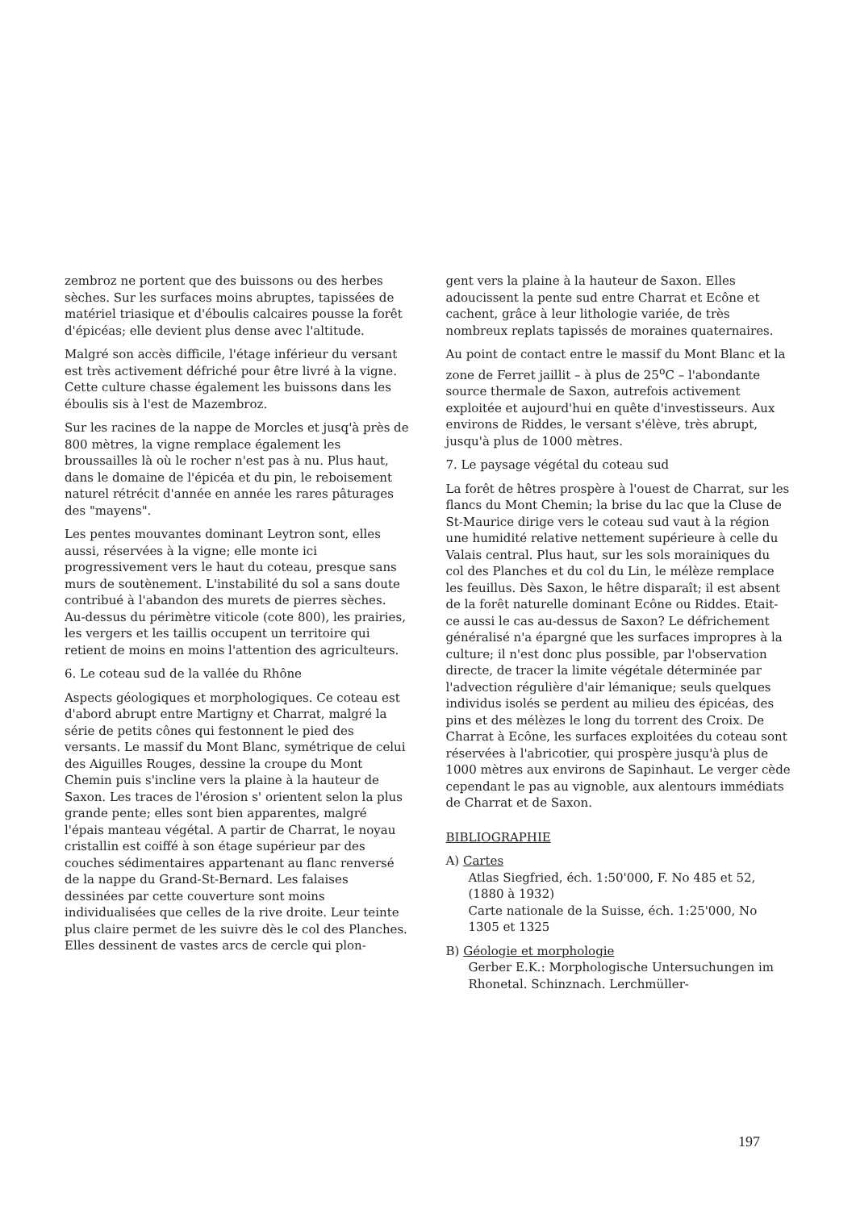zembroz ne portent que des buissons ou des herbes sèches. Sur les surfaces moins abruptes, tapissées de matériel triasique et d'éboulis calcaires pousse la forêt d'épicéas; elle devient plus dense avec l'altitude.
Malgré son accès difficile, l'étage inférieur du versant est très activement défriché pour être livré à la vigne. Cette culture chasse également les buissons dans les éboulis sis à l'est de Mazembroz.
Sur les racines de la nappe de Morcles et jusq'à près de 800 mètres, la vigne remplace également les broussailles là où le rocher n'est pas à nu. Plus haut, dans le domaine de l'épicéa et du pin, le reboisement naturel rétrécit d'année en année les rares pâturages des "mayens".
Les pentes mouvantes dominant Leytron sont, elles aussi, réservées à la vigne; elle monte ici progressivement vers le haut du coteau, presque sans murs de soutènement. L'instabilité du sol a sans doute contribué à l'abandon des murets de pierres sèches. Au-dessus du périmètre viticole (cote 800), les prairies, les vergers et les taillis occupent un territoire qui retient de moins en moins l'attention des agriculteurs.
6. Le coteau sud de la vallée du Rhône
Aspects géologiques et morphologiques. Ce coteau est d'abord abrupt entre Martigny et Charrat, malgré la série de petits cônes qui festonnent le pied des versants. Le massif du Mont Blanc, symétrique de celui des Aiguilles Rouges, dessine la croupe du Mont Chemin puis s'incline vers la plaine à la hauteur de Saxon. Les traces de l'érosion s' orientent selon la plus grande pente; elles sont bien apparentes, malgré l'épais manteau végétal. A partir de Charrat, le noyau cristallin est coiffé à son étage supérieur par des couches sédimentaires appartenant au flanc renversé de la nappe du Grand-St-Bernard. Les falaises dessinées par cette couverture sont moins individualisées que celles de la rive droite. Leur teinte plus claire permet de les suivre dès le col des Planches. Elles dessinent de vastes arcs de cercle qui plon-
gent vers la plaine à la hauteur de Saxon. Elles adoucissent la pente sud entre Charrat et Ecône et cachent, grâce à leur lithologie variée, de très nombreux replats tapissés de moraines quaternaires.
Au point de contact entre le massif du Mont Blanc et la zone de Ferret jaillit – à plus de 25<sup>o</sup>C – l'abondante source thermale de Saxon, autrefois activement exploitée et aujourd'hui en quête d'investisseurs. Aux environs de Riddes, le versant s'élève, très abrupt, jusqu'à plus de 1000 mètres.
7. Le paysage végétal du coteau sud
La forêt de hêtres prospère à l'ouest de Charrat, sur les flancs du Mont Chemin; la brise du lac que la Cluse de St-Maurice dirige vers le coteau sud vaut à la région une humidité relative nettement supérieure à celle du Valais central. Plus haut, sur les sols morainiques du col des Planches et du col du Lin, le mélèze remplace les feuillus. Dès Saxon, le hêtre disparaît; il est absent de la forêt naturelle dominant Ecône ou Riddes. Etait-ce aussi le cas au-dessus de Saxon? Le défrichement généralisé n'a épargné que les surfaces impropres à la culture; il n'est donc plus possible, par l'observation directe, de tracer la limite végétale déterminée par l'advection régulière d'air lémanique; seuls quelques individus isolés se perdent au milieu des épicéas, des pins et des mélèzes le long du torrent des Croix. De Charrat à Ecône, les surfaces exploitées du coteau sont réservées à l'abricotier, qui prospère jusqu'à plus de 1000 mètres aux environs de Sapinhaut. Le verger cède cependant le pas au vignoble, aux alentours immédiats de Charrat et de Saxon.
BIBLIOGRAPHIE
A) Cartes
Atlas Siegfried, éch. 1:50'000, F. No 485 et 52, (1880 à 1932)
Carte nationale de la Suisse, éch. 1:25'000, No 1305 et 1325
B) Géologie et morphologie
Gerber E.K.: Morphologische Untersuchungen im Rhonetal. Schinznach. Lerchmüller-
197